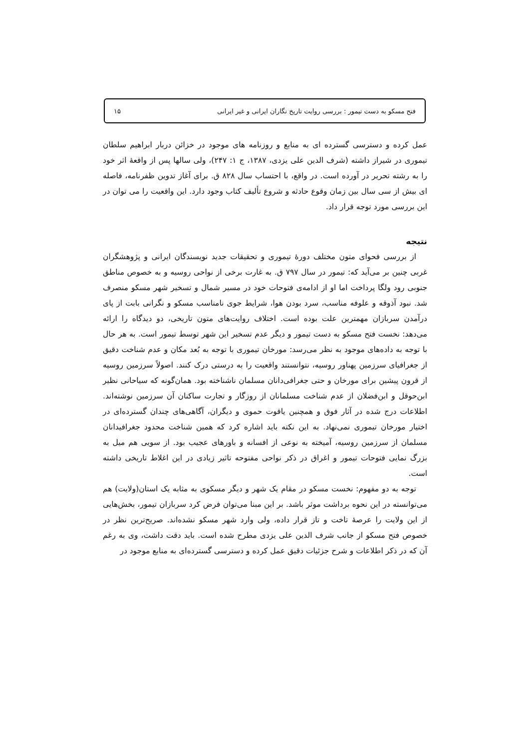فتح مسکو به دست تیمور : بررسی روایت تاریخ نگاران ایرانی و غیر ایرانی ۱۵
عمل کرده و دسترسی گسترده ای به منابع و روزنامه های موجود در خزائن دربار ابراهیم سلطان تیموری در شیراز داشته (شرف الدین علی یزدی، ۱۳۸۷، ج ۱: ۲۴۷)، ولی سالها پس از واقعهٔ اثر خود را به رشته تحریر در آورده است. در واقع، با احتساب سال ۸۲۸ ق. برای آغاز تدوین ظفرنامه، فاصله ای بیش از سی سال بین زمان وقوع حادثه و شروع تألیف کتاب وجود دارد. این واقعیت را می توان در این بررسی مورد توجه قرار داد.
نتیجه
از بررسی فحوای متون مختلف دورهٔ تیموری و تحقیقات جدید نویسندگان ایرانی و پژوهشگران غربی چنین بر می‌آید که: تیمور در سال ۷۹۷ ق. به غارت برخی از نواحی روسیه و به خصوص مناطق جنوبی رود ولگا پرداخت اما او از ادامه‌ی فتوحات خود در مسیر شمال و تسخیر شهر مسکو منصرف شد. نبود آذوقه و علوفه مناسب، سرد بودن هوا، شرایط جوی نامناسب مسکو و نگرانی بابت از پای درآمدن سربازان مهمترین علت بوده است. اختلاف روایت‌های متون تاریخی، دو دیدگاه را ارائه می‌دهد: نخست فتح مسکو به دست تیمور و دیگر عدم تسخیر این شهر توسط تیمور است. به هر حال با توجه به داده‌های موجود به نظر می‌رسد: مورخان تیموری با توجه به بُعد مکان و عدم شناخت دقیق از جغرافیای سرزمین پهناور روسیه، نتوانستند واقعیت را به درستی درک کنند. اصولاً سرزمین روسیه از قرون پیشین برای مورخان و حتی جغرافی‌دانان مسلمان ناشناخته بود. همان‌گونه که سیاحانی نظیر ابن‌حوقل و ابن‌فضلان از عدم شناخت مسلمانان از روزگار و تجارت ساکنان آن سرزمین نوشته‌اند. اطلاعات درج شده در آثار فوق و همچنین یاقوت حموی و دیگران، آگاهی‌های چندان گسترده‌ای در اختیار مورخان تیموری نمی‌نهاد. به این نکته باید اشاره کرد که همین شناخت محدود جغرافیدانان مسلمان از سرزمین روسیه، آمیخته به نوعی از افسانه و باورهای عجیب بود. از سویی هم میل به بزرگ نمایی فتوحات تیمور و اغراق در ذکر نواحی مفتوحه تاثیر زیادی در این اغلاط تاریخی داشته است.
توجه به دو مفهوم: نخست مسکو در مقام یک شهر و دیگر مسکوی به مثابه یک استان(ولایت) هم می‌توانسته در این نحوه برداشت موثر باشد. بر این مبنا می‌توان فرض کرد سربازان تیمور، بخش‌هایی از این ولایت را عرصهٔ تاخت و تاز قرار داده، ولی وارد شهر مسکو نشده‌اند. صریح‌ترین نظر در خصوص فتح مسکو از جانب شرف الدین علی یزدی مطرح شده است. باید دقت داشت، وی به رغم آن که در ذکر اطلاعات و شرح جزئیات دقیق عمل کرده و دسترسی گسترده‌ای به منابع موجود در